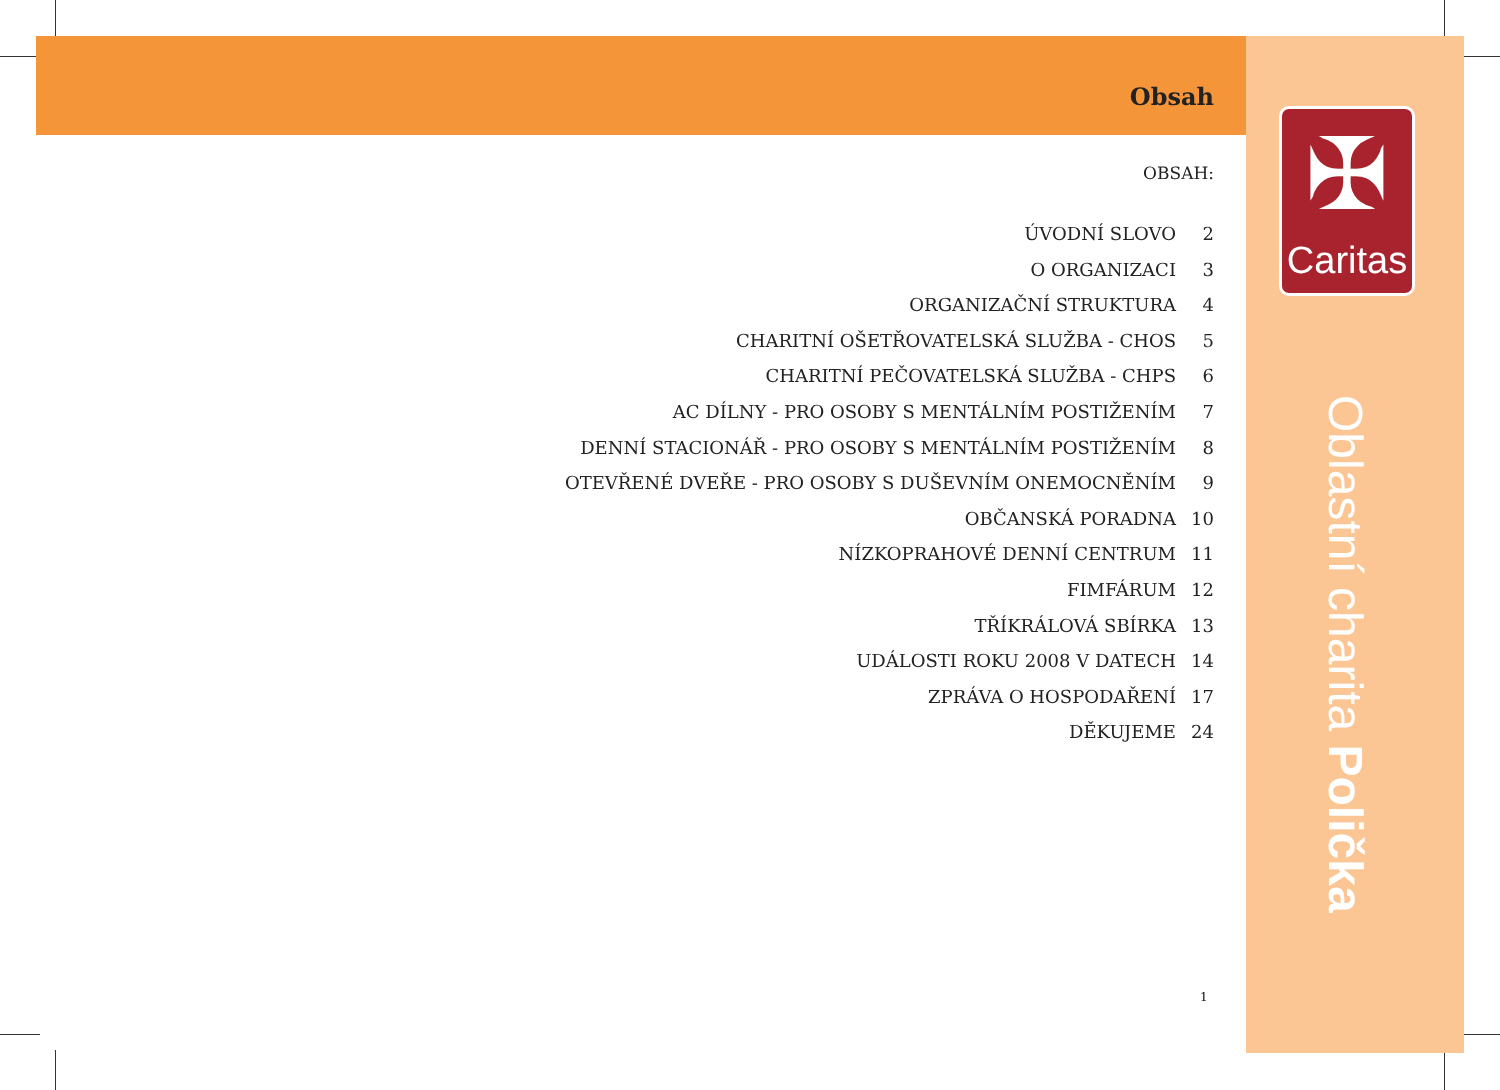Obsah
OBSAH:
ÚVODNÍ SLOVO 2
O ORGANIZACI 3
ORGANIZAČNÍ STRUKTURA 4
CHARITNÍ OŠETŘOVATELSKÁ SLUŽBA - CHOS 5
CHARITNÍ PEČOVATELSKÁ SLUŽBA - CHPS 6
AC DÍLNY - PRO OSOBY S MENTÁLNÍM POSTIŽENÍM 7
DENNÍ STACIONÁŘ - PRO OSOBY S MENTÁLNÍM POSTIŽENÍM 8
OTEVŘENÉ DVEŘE - PRO OSOBY S DUŠEVNÍM ONEMOCNĚNÍM 9
OBČANSKÁ PORADNA 10
NÍZKOPRAHOVÉ DENNÍ CENTRUM 11
FIMFÁRUM 12
TŘÍKRÁLOVÁ SBÍRKA 13
UDÁLOSTI ROKU 2008 V DATECH 14
ZPRÁVA O HOSPODAŘENÍ 17
DĚKUJEME 24
1
✠
Caritas
Oblastní charita Polička